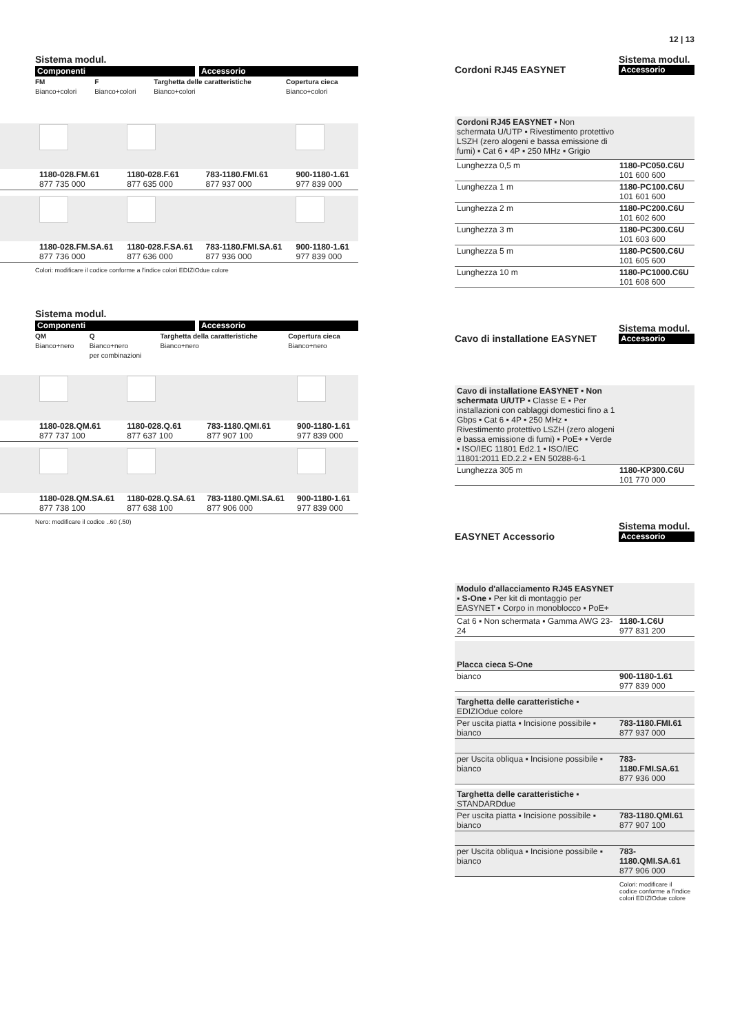Sistema modul.
Componenti Accessorio
| FM Bianco+colori | F Bianco+colori | Targhetta delle caratteristiche Bianco+colori | Copertura cieca Bianco+colori |
| | 1180-028.FM.61 877 735 000 | 1180-028.F.61 877 635 000 | 783-1180.FMI.61 877 937 000 | 900-1180-1.61 977 839 000 |
| | 1180-028.FM.SA.61 877 736 000 | 1180-028.F.SA.61 877 636 000 | 783-1180.FMI.SA.61 877 936 000 | 900-1180-1.61 977 839 000 |
Colori: modificare il codice conforme a l'indice colori EDIZIOdue colore
Sistema modul.
Componenti Accessorio
| QM Bianco+nero | Q Bianco+nero per combinazioni | Targhetta della caratteristiche Bianco+nero | Copertura cieca Bianco+nero |
| | 1180-028.QM.61 877 737 100 | 1180-028.Q.61 877 637 100 | 783-1180.QMI.61 877 907 100 | 900-1180-1.61 977 839 000 |
| | 1180-028.QM.SA.61 877 738 100 | 1180-028.Q.SA.61 877 638 100 | 783-1180.QMI.SA.61 877 906 000 | 900-1180-1.61 977 839 000 |
Nero: modificare il codice ..60 (.50)
12 | 13
Cordoni RJ45 EASYNET
Sistema modul.
Accessorio
| Cordoni RJ45 EASYNET ▪ Non schermata U/UTP ▪ Rivestimento protettivo LSZH (zero alogeni e bassa emissione di fumi) ▪ Cat 6 ▪ 4P ▪ 250 MHz ▪ Grigio | |
| Lunghezza 0,5 m | 1180-PC050.C6U 101 600 600 |
| Lunghezza 1 m | 1180-PC100.C6U 101 601 600 |
| Lunghezza 2 m | 1180-PC200.C6U 101 602 600 |
| Lunghezza 3 m | 1180-PC300.C6U 101 603 600 |
| Lunghezza 5 m | 1180-PC500.C6U 101 605 600 |
| Lunghezza 10 m | 1180-PC1000.C6U 101 608 600 |
Cavo di installatione EASYNET
Sistema modul.
Accessorio
| Cavo di installatione EASYNET ▪ Non schermata U/UTP ▪ Classe E ▪ Per installazioni con cablaggi domestici fino a 1 Gbps ▪ Cat 6 ▪ 4P ▪ 250 MHz ▪ Rivestimento protettivo LSZH (zero alogeni e bassa emissione di fumi) ▪ PoE+ ▪ Verde ▪ ISO/IEC 11801 Ed2.1 ▪ ISO/IEC 11801:2011 ED.2.2 ▪ EN 50288-6-1 | |
| Lunghezza 305 m | 1180-KP300.C6U 101 770 000 |
EASYNET Accessorio
Sistema modul.
Accessorio
| Modulo d'allacciamento RJ45 EASYNET ▪ S-One ▪ Per kit di montaggio per EASYNET ▪ Corpo in monoblocco ▪ PoE+ | |
| Cat 6 ▪ Non schermata ▪ Gamma AWG 23-24 | 1180-1.C6U 977 831 200 |
| Placca cieca S-One | |
| bianco | 900-1180-1.61 977 839 000 |
| Targhetta delle caratteristiche ▪ EDIZIOdue colore | |
| Per uscita piatta ▪ Incisione possibile ▪ bianco | 783-1180.FMI.61 877 937 000 |
| per Uscita obliqua ▪ Incisione possibile ▪ bianco | 783-1180.FMI.SA.61 877 936 000 |
| Targhetta delle caratteristiche ▪ STANDARDdue | |
| Per uscita piatta ▪ Incisione possibile ▪ bianco | 783-1180.QMI.61 877 907 100 |
| per Uscita obliqua ▪ Incisione possibile ▪ bianco | 783-1180.QMI.SA.61 877 906 000 |
Colori: modificare il codice conforme a l'indice colori EDIZIOdue colore